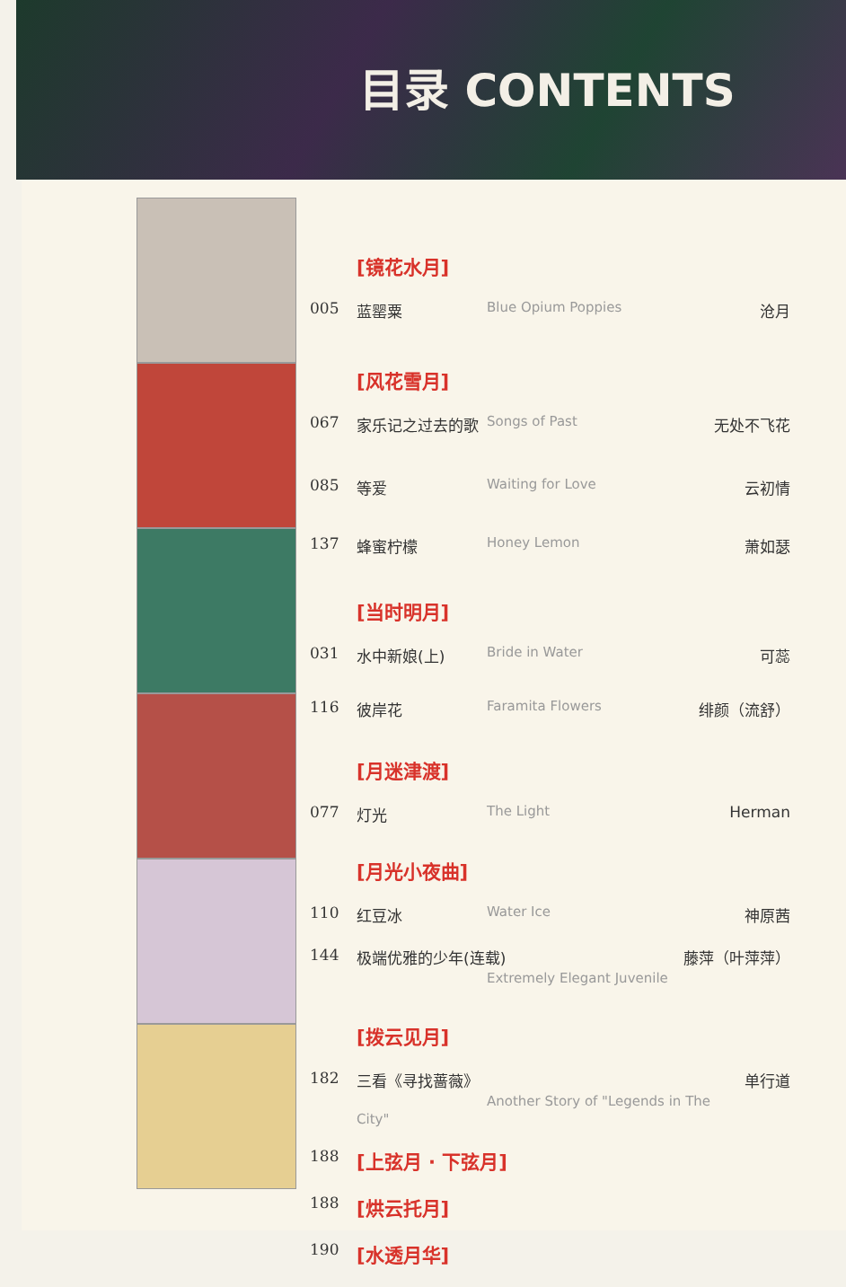目录 CONTENTS
[镜花水月]
005 蓝罂粟 Blue Opium Poppies 沧月
[风花雪月]
067 家乐记之过去的歌 Songs of Past 无处不飞花
085 等爱 Waiting for Love 云初情
137 蜂蜜柠檬 Honey Lemon 萧如瑟
[当时明月]
031 水中新娘(上) Bride in Water 可蕊
116 彼岸花 Faramita Flowers 绯颜（流舒）
[月迷津渡]
077 灯光 The Light Herman
[月光小夜曲]
110 红豆冰 Water Ice 神原茜
144 极端优雅的少年(连载)
Extremely Elegant Juvenile 藤萍（叶萍萍）
[拨云见月]
182 三看《寻找蔷薇》
Another Story of "Legends in The City" 单行道
188 [上弦月 · 下弦月]
188 [烘云托月]
190 [水透月华]